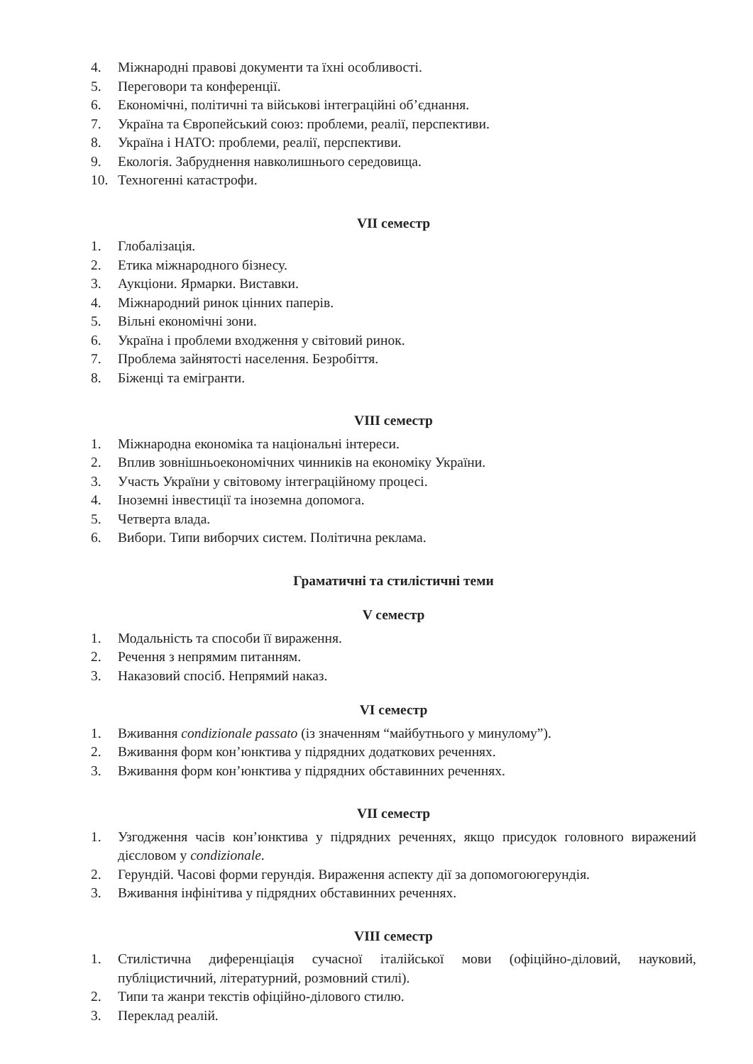4. Міжнародні правові документи та їхні особливості.
5. Переговори та конференції.
6. Економічні, політичні та військові інтеграційні об’єднання.
7. Україна та Європейський союз: проблеми, реалії, перспективи.
8. Україна і НАТО: проблеми, реалії, перспективи.
9. Екологія. Забруднення навколишнього середовища.
10. Техногенні катастрофи.
VII семестр
1. Глобалізація.
2. Етика міжнародного бізнесу.
3. Аукціони. Ярмарки. Виставки.
4. Міжнародний ринок цінних паперів.
5. Вільні економічні зони.
6. Україна і проблеми входження у світовий ринок.
7. Проблема зайнятості населення. Безробіття.
8. Біженці та емігранти.
VIII семестр
1. Міжнародна економіка та національні інтереси.
2. Вплив зовнішньоекономічних чинників на економіку України.
3. Участь України у світовому інтеграційному процесі.
4. Іноземні інвестиції та іноземна допомога.
5. Четверта влада.
6. Вибори. Типи виборчих систем. Політична реклама.
Граматичні та стилістичні теми
V семестр
1. Модальність та способи її вираження.
2. Речення з непрямим питанням.
3. Наказовий спосіб. Непрямий наказ.
VI семестр
1. Вживання condizionale passato (із значенням “майбутнього у минулому”).
2. Вживання форм кон’юнктива у підрядних додаткових реченнях.
3. Вживання форм кон’юнктива у підрядних обставинних реченнях.
VII семестр
1. Узгодження часів кон’юнктива у підрядних реченнях, якщо присудок головного виражений дієсловом у condizionale.
2. Герундій. Часові форми герундія. Вираження аспекту дії за допомогоюгерундія.
3. Вживання інфінітива у підрядних обставинних реченнях.
VIII семестр
1. Стилістична диференціація сучасної італійської мови (офіційно-діловий, науковий, публіцистичний, літературний, розмовний стилі).
2. Типи та жанри текстів офіційно-ділового стилю.
3. Переклад реалій.